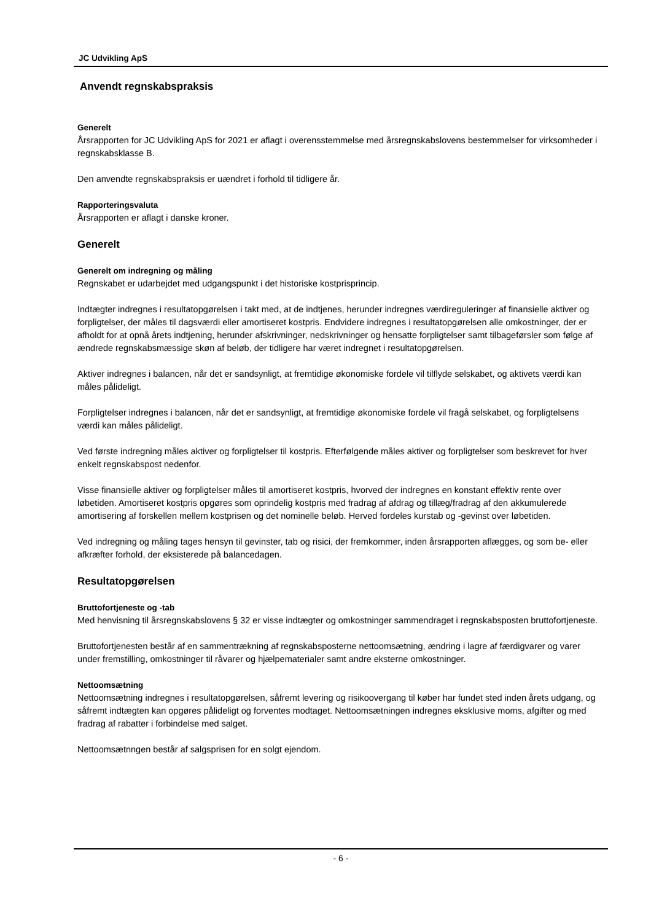JC Udvikling ApS
Anvendt regnskabspraksis
Generelt
Årsrapporten for JC Udvikling ApS for 2021 er aflagt i overensstemmelse med årsregnskabslovens bestemmelser for virksomheder i regnskabsklasse B.
Den anvendte regnskabspraksis er uændret i forhold til tidligere år.
Rapporteringsvaluta
Årsrapporten er aflagt i danske kroner.
Generelt
Generelt om indregning og måling
Regnskabet er udarbejdet med udgangspunkt i det historiske kostprisprincip.
Indtægter indregnes i resultatopgørelsen i takt med, at de indtjenes, herunder indregnes værdireguleringer af finansielle aktiver og forpligtelser, der måles til dagsværdi eller amortiseret kostpris. Endvidere indregnes i resultatopgørelsen alle omkostninger, der er afholdt for at opnå årets indtjening, herunder afskrivninger, nedskrivninger og hensatte forpligtelser samt tilbageførsler som følge af ændrede regnskabsmæssige skøn af beløb, der tidligere har været indregnet i resultatopgørelsen.
Aktiver indregnes i balancen, når det er sandsynligt, at fremtidige økonomiske fordele vil tilflyde selskabet, og aktivets værdi kan måles pålideligt.
Forpligtelser indregnes i balancen, når det er sandsynligt, at fremtidige økonomiske fordele vil fragå selskabet, og forpligtelsens værdi kan måles pålideligt.
Ved første indregning måles aktiver og forpligtelser til kostpris. Efterfølgende måles aktiver og forpligtelser som beskrevet for hver enkelt regnskabspost nedenfor.
Visse finansielle aktiver og forpligtelser måles til amortiseret kostpris, hvorved der indregnes en konstant effektiv rente over løbetiden. Amortiseret kostpris opgøres som oprindelig kostpris med fradrag af afdrag og tillæg/fradrag af den akkumulerede amortisering af forskellen mellem kostprisen og det nominelle beløb. Herved fordeles kurstab og -gevinst over løbetiden.
Ved indregning og måling tages hensyn til gevinster, tab og risici, der fremkommer, inden årsrapporten aflægges, og som be- eller afkræfter forhold, der eksisterede på balancedagen.
Resultatopgørelsen
Bruttofortjeneste og -tab
Med henvisning til årsregnskabslovens § 32 er visse indtægter og omkostninger sammendraget i regnskabsposten bruttofortjeneste.
Bruttofortjenesten består af en sammentrækning af regnskabsposterne nettoomsætning, ændring i lagre af færdigvarer og varer under fremstilling, omkostninger til råvarer og hjælpematerialer samt andre eksterne omkostninger.
Nettoomsætning
Nettoomsætning indregnes i resultatopgørelsen, såfremt levering og risikoovergang til køber har fundet sted inden årets udgang, og såfremt indtægten kan opgøres pålideligt og forventes modtaget. Nettoomsætningen indregnes eksklusive moms, afgifter og med fradrag af rabatter i forbindelse med salget.
Nettoomsætnngen består af salgsprisen for en solgt ejendom.
- 6 -